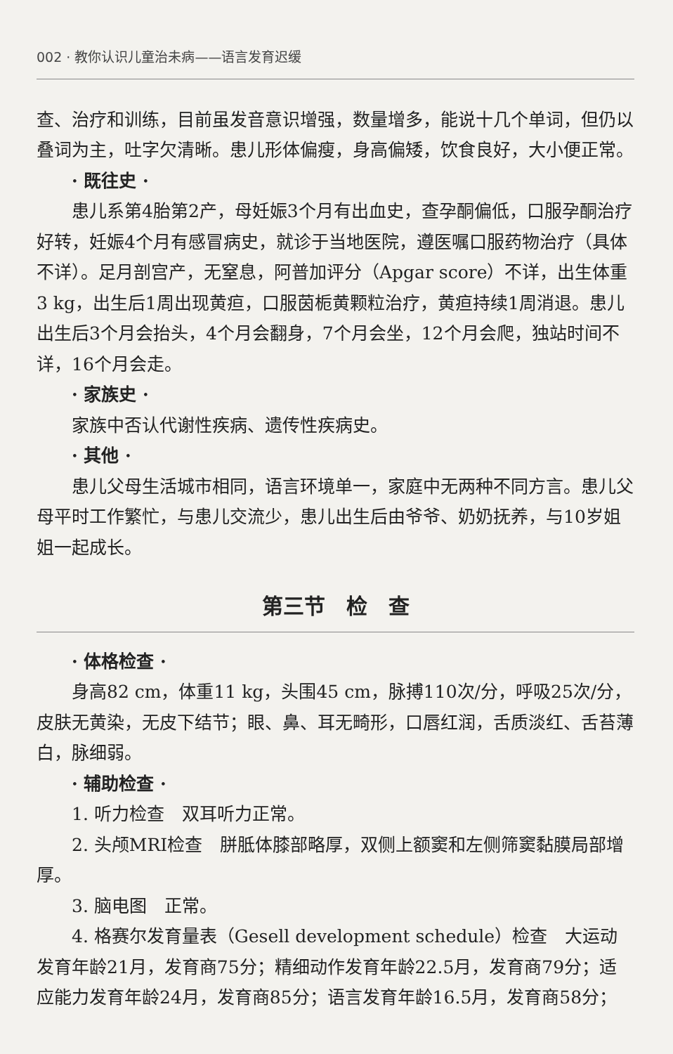002 · 教你认识儿童治未病——语言发育迟缓
查、治疗和训练，目前虽发音意识增强，数量增多，能说十几个单词，但仍以叠词为主，吐字欠清晰。患儿形体偏瘦，身高偏矮，饮食良好，大小便正常。
· 既往史 ·
患儿系第4胎第2产，母妊娠3个月有出血史，查孕酮偏低，口服孕酮治疗好转，妊娠4个月有感冒病史，就诊于当地医院，遵医嘱口服药物治疗（具体不详）。足月剖宫产，无窒息，阿普加评分（Apgar score）不详，出生体重3 kg，出生后1周出现黄疸，口服茵栀黄颗粒治疗，黄疸持续1周消退。患儿出生后3个月会抬头，4个月会翻身，7个月会坐，12个月会爬，独站时间不详，16个月会走。
· 家族史 ·
家族中否认代谢性疾病、遗传性疾病史。
· 其他 ·
患儿父母生活城市相同，语言环境单一，家庭中无两种不同方言。患儿父母平时工作繁忙，与患儿交流少，患儿出生后由爷爷、奶奶抚养，与10岁姐姐一起成长。
第三节　检　查
· 体格检查 ·
身高82 cm，体重11 kg，头围45 cm，脉搏110次/分，呼吸25次/分，皮肤无黄染，无皮下结节；眼、鼻、耳无畸形，口唇红润，舌质淡红、舌苔薄白，脉细弱。
· 辅助检查 ·
1. 听力检查　双耳听力正常。
2. 头颅MRI检查　胼胝体膝部略厚，双侧上额窦和左侧筛窦黏膜局部增厚。
3. 脑电图　正常。
4. 格赛尔发育量表（Gesell development schedule）检查　大运动发育年龄21月，发育商75分；精细动作发育年龄22.5月，发育商79分；适应能力发育年龄24月，发育商85分；语言发育年龄16.5月，发育商58分；